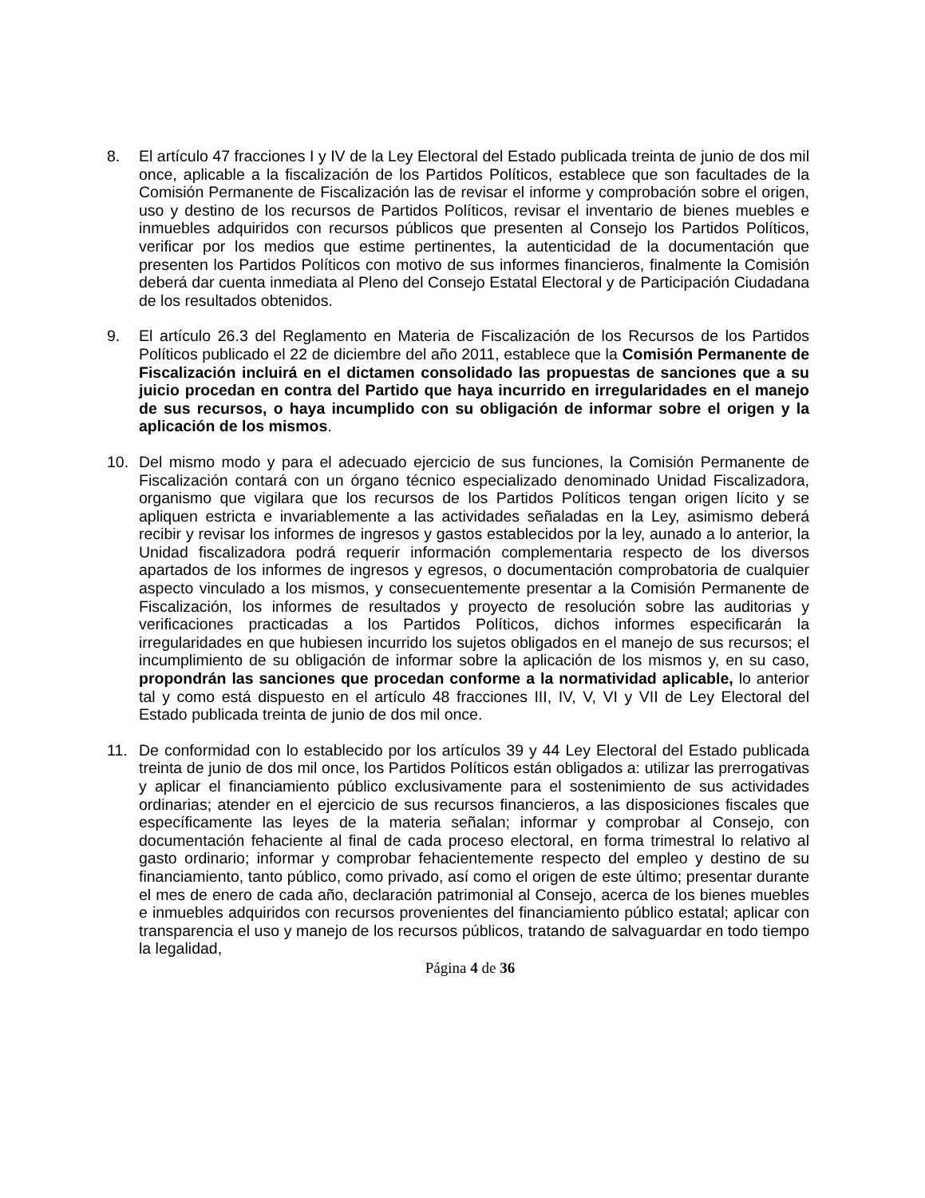8. El artículo 47 fracciones I y IV de la Ley Electoral del Estado publicada treinta de junio de dos mil once, aplicable a la fiscalización de los Partidos Políticos, establece que son facultades de la Comisión Permanente de Fiscalización las de revisar el informe y comprobación sobre el origen, uso y destino de los recursos de Partidos Políticos, revisar el inventario de bienes muebles e inmuebles adquiridos con recursos públicos que presenten al Consejo los Partidos Políticos, verificar por los medios que estime pertinentes, la autenticidad de la documentación que presenten los Partidos Políticos con motivo de sus informes financieros, finalmente la Comisión deberá dar cuenta inmediata al Pleno del Consejo Estatal Electoral y de Participación Ciudadana de los resultados obtenidos.
9. El artículo 26.3 del Reglamento en Materia de Fiscalización de los Recursos de los Partidos Políticos publicado el 22 de diciembre del año 2011, establece que la Comisión Permanente de Fiscalización incluirá en el dictamen consolidado las propuestas de sanciones que a su juicio procedan en contra del Partido que haya incurrido en irregularidades en el manejo de sus recursos, o haya incumplido con su obligación de informar sobre el origen y la aplicación de los mismos.
10. Del mismo modo y para el adecuado ejercicio de sus funciones, la Comisión Permanente de Fiscalización contará con un órgano técnico especializado denominado Unidad Fiscalizadora, organismo que vigilara que los recursos de los Partidos Políticos tengan origen lícito y se apliquen estricta e invariablemente a las actividades señaladas en la Ley, asimismo deberá recibir y revisar los informes de ingresos y gastos establecidos por la ley, aunado a lo anterior, la Unidad fiscalizadora podrá requerir información complementaria respecto de los diversos apartados de los informes de ingresos y egresos, o documentación comprobatoria de cualquier aspecto vinculado a los mismos, y consecuentemente presentar a la Comisión Permanente de Fiscalización, los informes de resultados y proyecto de resolución sobre las auditorias y verificaciones practicadas a los Partidos Políticos, dichos informes especificarán la irregularidades en que hubiesen incurrido los sujetos obligados en el manejo de sus recursos; el incumplimiento de su obligación de informar sobre la aplicación de los mismos y, en su caso, propondrán las sanciones que procedan conforme a la normatividad aplicable, lo anterior tal y como está dispuesto en el artículo 48 fracciones III, IV, V, VI y VII de Ley Electoral del Estado publicada treinta de junio de dos mil once.
11. De conformidad con lo establecido por los artículos 39 y 44 Ley Electoral del Estado publicada treinta de junio de dos mil once, los Partidos Políticos están obligados a: utilizar las prerrogativas y aplicar el financiamiento público exclusivamente para el sostenimiento de sus actividades ordinarias; atender en el ejercicio de sus recursos financieros, a las disposiciones fiscales que específicamente las leyes de la materia señalan; informar y comprobar al Consejo, con documentación fehaciente al final de cada proceso electoral, en forma trimestral lo relativo al gasto ordinario; informar y comprobar fehacientemente respecto del empleo y destino de su financiamiento, tanto público, como privado, así como el origen de este último; presentar durante el mes de enero de cada año, declaración patrimonial al Consejo, acerca de los bienes muebles e inmuebles adquiridos con recursos provenientes del financiamiento público estatal; aplicar con transparencia el uso y manejo de los recursos públicos, tratando de salvaguardar en todo tiempo la legalidad,
Página 4 de 36